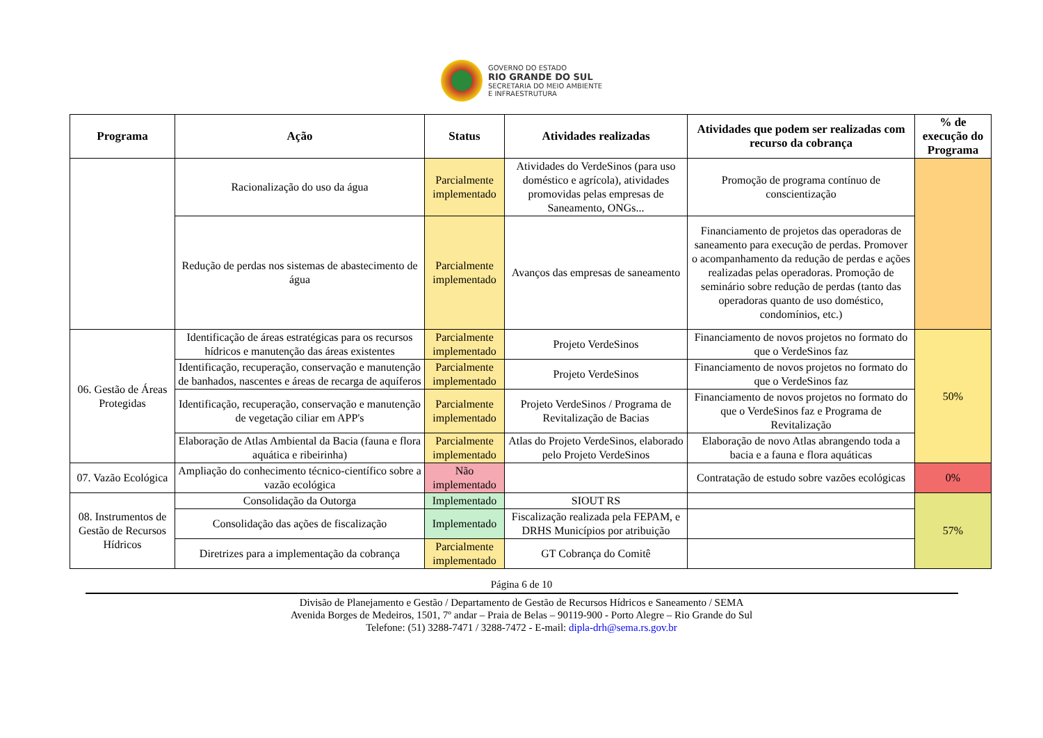GOVERNO DO ESTADO
RIO GRANDE DO SUL
SECRETARIA DO MEIO AMBIENTE
E INFRAESTRUTURA
| Programa | Ação | Status | Atividades realizadas | Atividades que podem ser realizadas com recurso da cobrança | % de execução do Programa |
| --- | --- | --- | --- | --- | --- |
| | Racionalização do uso da água | Parcialmente implementado | Atividades do VerdeSinos (para uso doméstico e agrícola), atividades promovidas pelas empresas de Saneamento, ONGs... | Promoção de programa contínuo de conscientização | |
| | Redução de perdas nos sistemas de abastecimento de água | Parcialmente implementado | Avanços das empresas de saneamento | Financiamento de projetos das operadoras de saneamento para execução de perdas. Promover o acompanhamento da redução de perdas e ações realizadas pelas operadoras. Promoção de seminário sobre redução de perdas (tanto das operadoras quanto de uso doméstico, condomínios, etc.) | |
| 06. Gestão de Áreas Protegidas | Identificação de áreas estratégicas para os recursos hídricos e manutenção das áreas existentes | Parcialmente implementado | Projeto VerdeSinos | Financiamento de novos projetos no formato do que o VerdeSinos faz | 50% |
| | Identificação, recuperação, conservação e manutenção de banhados, nascentes e áreas de recarga de aquíferos | Parcialmente implementado | Projeto VerdeSinos | Financiamento de novos projetos no formato do que o VerdeSinos faz | |
| | Identificação, recuperação, conservação e manutenção de vegetação ciliar em APP's | Parcialmente implementado | Projeto VerdeSinos / Programa de Revitalização de Bacias | Financiamento de novos projetos no formato do que o VerdeSinos faz e Programa de Revitalização | |
| | Elaboração de Atlas Ambiental da Bacia (fauna e flora aquática e ribeirinha) | Parcialmente implementado | Atlas do Projeto VerdeSinos, elaborado pelo Projeto VerdeSinos | Elaboração de novo Atlas abrangendo toda a bacia e a fauna e flora aquáticas | |
| 07. Vazão Ecológica | Ampliação do conhecimento técnico-científico sobre a vazão ecológica | Não implementado | | Contratação de estudo sobre vazões ecológicas | 0% |
| 08. Instrumentos de Gestão de Recursos Hídricos | Consolidação da Outorga | Implementado | SIOUT RS | | 57% |
| | Consolidação das ações de fiscalização | Implementado | Fiscalização realizada pela FEPAM, e DRHS Municípios por atribuição | | |
| | Diretrizes para a implementação da cobrança | Parcialmente implementado | GT Cobrança do Comitê | | |
Página 6 de 10
Divisão de Planejamento e Gestão / Departamento de Gestão de Recursos Hídricos e Saneamento / SEMA
Avenida Borges de Medeiros, 1501, 7º andar – Praia de Belas – 90119-900 - Porto Alegre – Rio Grande do Sul
Telefone: (51) 3288-7471 / 3288-7472 - E-mail: dipla-drh@sema.rs.gov.br